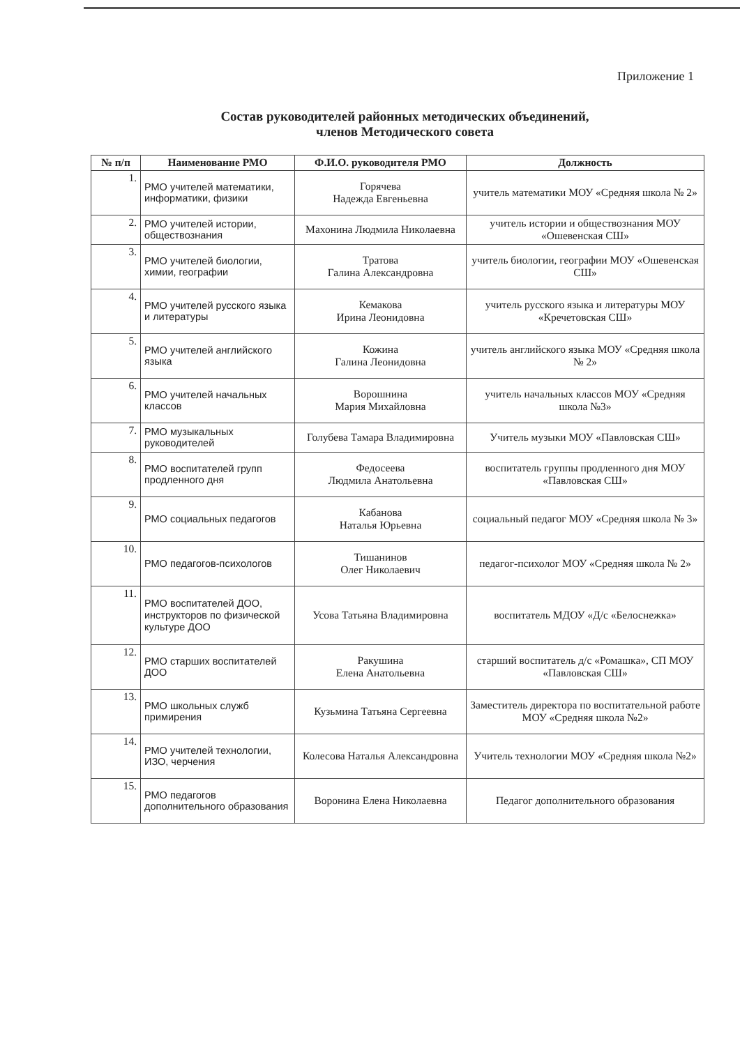Приложение 1
Состав руководителей районных методических объединений,
членов Методического совета
| № п/п | Наименование РМО | Ф.И.О. руководителя РМО | Должность |
| --- | --- | --- | --- |
| 1. | РМО учителей математики, информатики, физики | Горячева Надежда Евгеньевна | учитель математики МОУ «Средняя школа № 2» |
| 2. | РМО учителей истории, обществознания | Махонина Людмила Николаевна | учитель истории и обществознания МОУ «Ошевенская СШ» |
| 3. | РМО учителей биологии, химии, географии | Тратова Галина Александровна | учитель биологии, географии МОУ «Ошевенская СШ» |
| 4. | РМО учителей русского языка и литературы | Кемакова Ирина Леонидовна | учитель русского языка и литературы МОУ «Кречетовская СШ» |
| 5. | РМО учителей английского языка | Кожина Галина Леонидовна | учитель английского языка МОУ «Средняя школа № 2» |
| 6. | РМО учителей начальных классов | Ворошнина Мария Михайловна | учитель начальных классов МОУ «Средняя школа №3» |
| 7. | РМО музыкальных руководителей | Голубева Тамара Владимировна | Учитель музыки МОУ «Павловская СШ» |
| 8. | РМО воспитателей групп продленного дня | Федосеева Людмила Анатольевна | воспитатель группы продленного дня МОУ «Павловская СШ» |
| 9. | РМО социальных педагогов | Кабанова Наталья Юрьевна | социальный педагог МОУ «Средняя школа № 3» |
| 10. | РМО педагогов-психологов | Тишанинов Олег Николаевич | педагог-психолог МОУ «Средняя школа № 2» |
| 11. | РМО воспитателей ДОО, инструкторов по физической культуре ДОО | Усова Татьяна Владимировна | воспитатель МДОУ «Д/с «Белоснежка» |
| 12. | РМО старших воспитателей ДОО | Ракушина Елена Анатольевна | старший воспитатель д/с «Ромашка», СП МОУ «Павловская СШ» |
| 13. | РМО школьных служб примирения | Кузьмина Татьяна Сергеевна | Заместитель директора по воспитательной работе МОУ «Средняя школа №2» |
| 14. | РМО учителей технологии, ИЗО, черчения | Колесова Наталья Александровна | Учитель технологии МОУ «Средняя школа №2» |
| 15. | РМО педагогов дополнительного образования | Воронина Елена Николаевна | Педагог дополнительного образования |